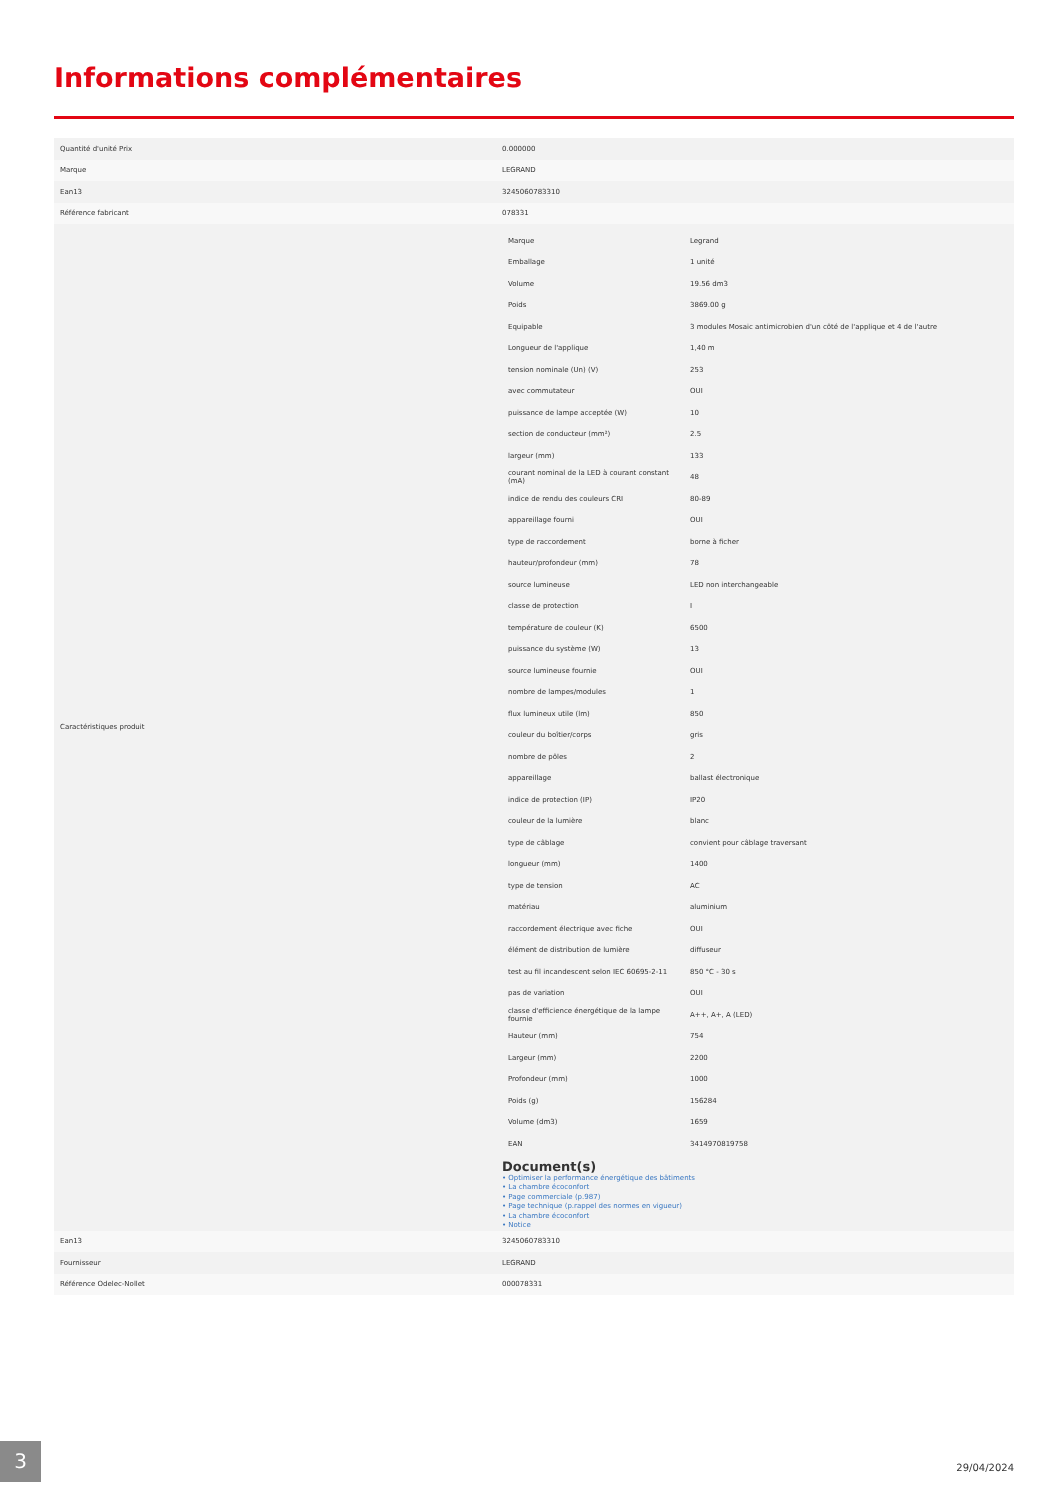Informations complémentaires
| Quantité d'unité Prix | 0.000000 |
| Marque | LEGRAND |
| Ean13 | 3245060783310 |
| Référence fabricant | 078331 |
| Caractéristiques produit | / Marque / Legrand / / Emballage / 1 unité / / Volume / 19.56 dm3 / / Poids / 3869.00 g / / Equipable / 3 modules Mosaic antimicrobien d'un côté de l'applique et 4 de l'autre / / Longueur de l'applique / 1,40 m / / tension nominale (Un) (V) / 253 / / avec commutateur / OUI / / puissance de lampe acceptée (W) / 10 / / section de conducteur (mm²) / 2.5 / / largeur (mm) / 133 / / courant nominal de la LED à courant constant (mA) / 48 / / indice de rendu des couleurs CRI / 80-89 / / appareillage fourni / OUI / / type de raccordement / borne à ficher / / hauteur/profondeur (mm) / 78 / / source lumineuse / LED non interchangeable / / classe de protection / I / / température de couleur (K) / 6500 / / puissance du système (W) / 13 / / source lumineuse fournie / OUI / / nombre de lampes/modules / 1 / / flux lumineux utile (lm) / 850 / / couleur du boîtier/corps / gris / / nombre de pôles / 2 / / appareillage / ballast électronique / / indice de protection (IP) / IP20 / / couleur de la lumière / blanc / / type de câblage / convient pour câblage traversant / / longueur (mm) / 1400 / / type de tension / AC / / matériau / aluminium / / raccordement électrique avec fiche / OUI / / élément de distribution de lumière / diffuseur / / test au fil incandescent selon IEC 60695-2-11 / 850 °C - 30 s / / pas de variation / OUI / / classe d'efficience énergétique de la lampe fournie / A++, A+, A (LED) / / Hauteur (mm) / 754 / / Largeur (mm) / 2200 / / Profondeur (mm) / 1000 / / Poids (g) / 156284 / / Volume (dm3) / 1659 / / EAN / 3414970819758 / Document(s) • Optimiser la performance énergétique des bâtiments • La chambre écoconfort • Page commerciale (p.987) • Page technique (p.rappel des normes en vigueur) • La chambre écoconfort • Notice |
| Ean13 | 3245060783310 |
| Fournisseur | LEGRAND |
| Référence Odelec-Nollet | 000078331 |
3
29/04/2024